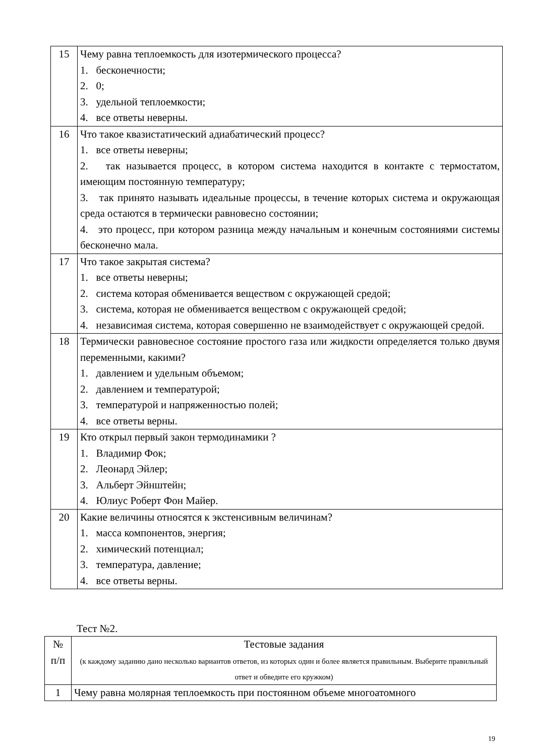| 15 | Чему равна теплоемкость для изотермического процесса? 1. бесконечности; 2. 0; 3. удельной теплоемкости; 4. все ответы неверны. |
| 16 | Что такое квазистатический адиабатический процесс? 1. все ответы неверны; 2. так называется процесс, в котором система находится в контакте с термостатом, имеющим постоянную температуру; 3. так принято называть идеальные процессы, в течение которых система и окружающая среда остаются в термически равновесно состоянии; 4. это процесс, при котором разница между начальным и конечным состояниями системы бесконечно мала. |
| 17 | Что такое закрытая система? 1. все ответы неверны; 2. система которая обменивается веществом с окружающей средой; 3. система, которая не обменивается веществом с окружающей средой; 4. независимая система, которая совершенно не взаимодействует с окружающей средой. |
| 18 | Термически равновесное состояние простого газа или жидкости определяется только двумя переменными, какими? 1. давлением и удельным объемом; 2. давлением и температурой; 3. температурой и напряженностью полей; 4. все ответы верны. |
| 19 | Кто открыл первый закон термодинамики ? 1. Владимир Фок; 2. Леонард Эйлер; 3. Альберт Эйнштейн; 4. Юлиус Роберт Фон Майер. |
| 20 | Какие величины относятся к экстенсивным величинам? 1. масса компонентов, энергия; 2. химический потенциал; 3. температура, давление; 4. все ответы верны. |
Тест №2.
| № п/п | Тестовые задания (к каждому заданию дано несколько вариантов ответов, из которых один и более является правильным. Выберите правильный ответ и обведите его кружком) |
| --- | --- |
| 1 | Чему равна молярная теплоемкость при постоянном объеме многоатомного |
19